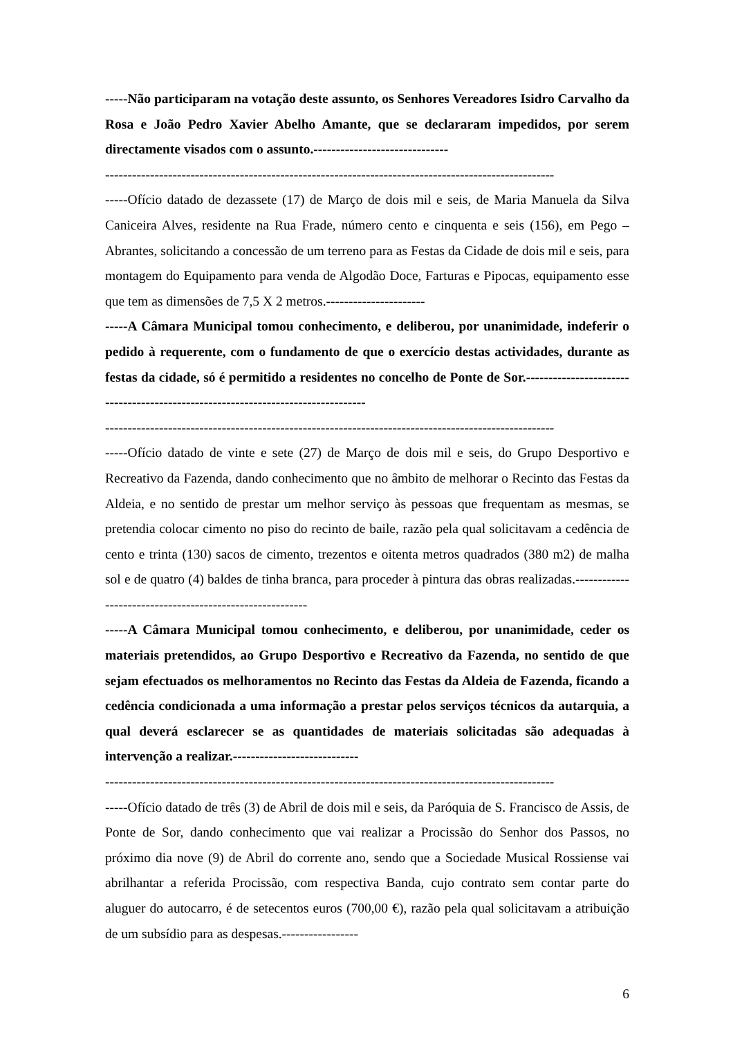-----Não participaram na votação deste assunto, os Senhores Vereadores Isidro Carvalho da Rosa e João Pedro Xavier Abelho Amante, que se declararam impedidos, por serem directamente visados com o assunto.------------------------------
----------------------------------------------------------------------------------------------------
-----Ofício datado de dezassete (17) de Março de dois mil e seis, de Maria Manuela da Silva Caniceira Alves, residente na Rua Frade, número cento e cinquenta e seis (156), em Pego – Abrantes, solicitando a concessão de um terreno para as Festas da Cidade de dois mil e seis, para montagem do Equipamento para venda de Algodão Doce, Farturas e Pipocas, equipamento esse que tem as dimensões de 7,5 X 2 metros.----------------------
-----A Câmara Municipal tomou conhecimento, e deliberou, por unanimidade, indeferir o pedido à requerente, com o fundamento de que o exercício destas actividades, durante as festas da cidade, só é permitido a residentes no concelho de Ponte de Sor.---------------------------------------------------------------------------------
----------------------------------------------------------------------------------------------------
-----Ofício datado de vinte e sete (27) de Março de dois mil e seis, do Grupo Desportivo e Recreativo da Fazenda, dando conhecimento que no âmbito de melhorar o Recinto das Festas da Aldeia, e no sentido de prestar um melhor serviço às pessoas que frequentam as mesmas, se pretendia colocar cimento no piso do recinto de baile, razão pela qual solicitavam a cedência de cento e trinta (130) sacos de cimento, trezentos e oitenta metros quadrados (380 m2) de malha sol e de quatro (4) baldes de tinha branca, para proceder à pintura das obras realizadas.---------------------------------------------------------
-----A Câmara Municipal tomou conhecimento, e deliberou, por unanimidade, ceder os materiais pretendidos, ao Grupo Desportivo e Recreativo da Fazenda, no sentido de que sejam efectuados os melhoramentos no Recinto das Festas da Aldeia de Fazenda, ficando a cedência condicionada a uma informação a prestar pelos serviços técnicos da autarquia, a qual deverá esclarecer se as quantidades de materiais solicitadas são adequadas à intervenção a realizar.----------------------------
----------------------------------------------------------------------------------------------------
-----Ofício datado de três (3) de Abril de dois mil e seis, da Paróquia de S. Francisco de Assis, de Ponte de Sor, dando conhecimento que vai realizar a Procissão do Senhor dos Passos, no próximo dia nove (9) de Abril do corrente ano, sendo que a Sociedade Musical Rossiense vai abrilhantar a referida Procissão, com respectiva Banda, cujo contrato sem contar parte do aluguer do autocarro, é de setecentos euros (700,00 €), razão pela qual solicitavam a atribuição de um subsídio para as despesas.-----------------
6